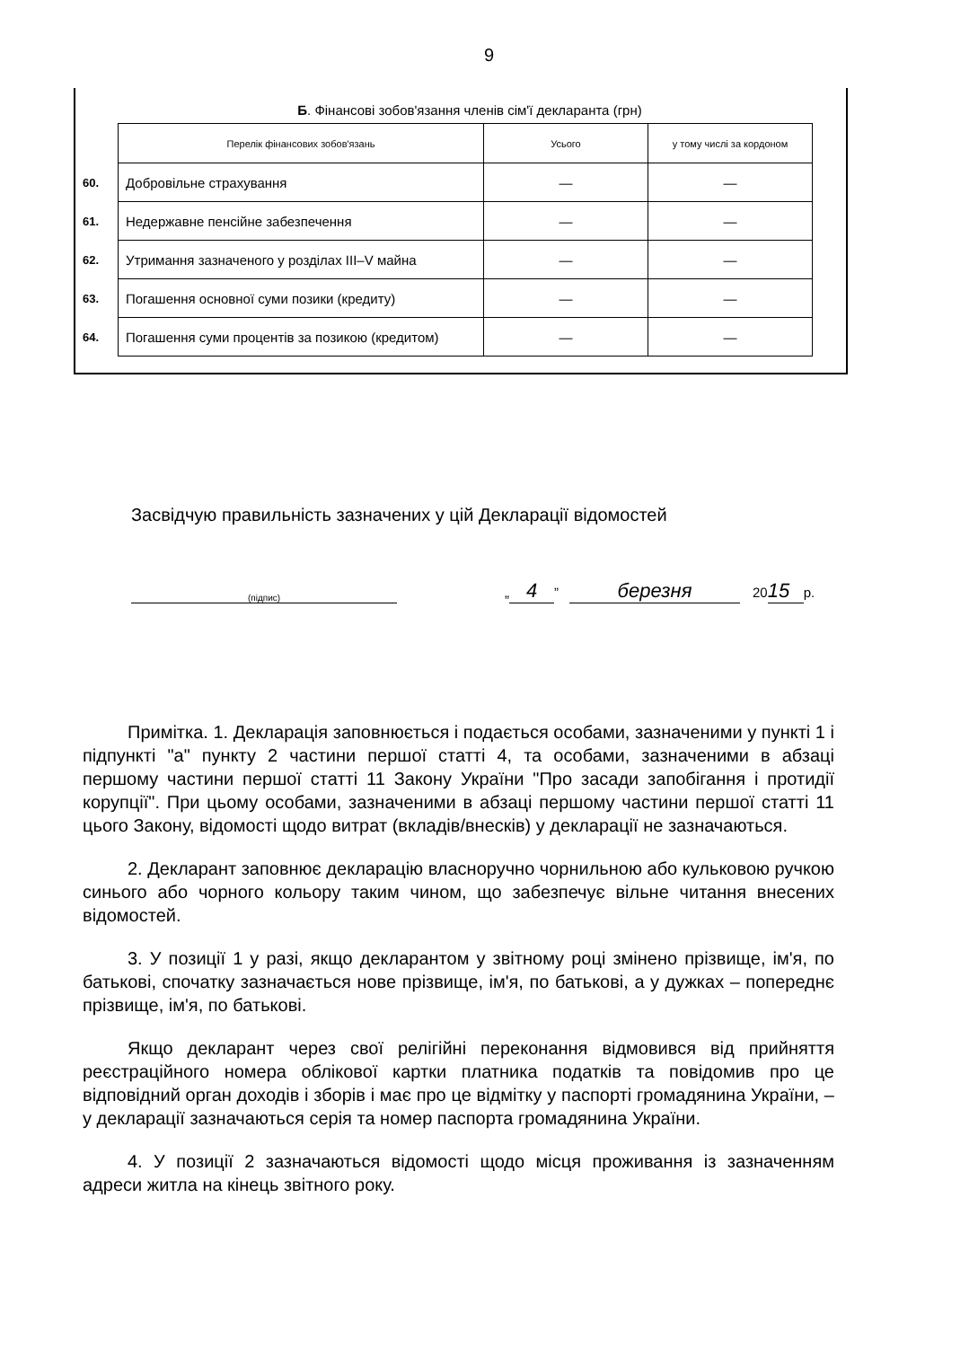9
Б. Фінансові зобов'язання членів сім'ї декларанта (грн)
| | Перелік фінансових зобов'язань | Усього | у тому числі за кордоном |
| 60. | Добровільне страхування | — | — |
| 61. | Недержавне пенсійне забезпечення | — | — |
| 62. | Утримання зазначеного у розділах III–V майна | — | — |
| 63. | Погашення основної суми позики (кредиту) | — | — |
| 64. | Погашення суми процентів за позикою (кредитом) | — | — |
Засвідчую правильність зазначених у цій Декларації відомостей
(підпис) „ 4” березня 20 15 р.
Примітка. 1. Декларація заповнюється і подається особами, зазначеними у пункті 1 і підпункті "а" пункту 2 частини першої статті 4, та особами, зазначеними в абзаці першому частини першої статті 11 Закону України "Про засади запобігання і протидії корупції". При цьому особами, зазначеними в абзаці першому частини першої статті 11 цього Закону, відомості щодо витрат (вкладів/внесків) у декларації не зазначаються.
2. Декларант заповнює декларацію власноручно чорнильною або кульковою ручкою синього або чорного кольору таким чином, що забезпечує вільне читання внесених відомостей.
3. У позиції 1 у разі, якщо декларантом у звітному році змінено прізвище, ім'я, по батькові, спочатку зазначається нове прізвище, ім'я, по батькові, а у дужках – попереднє прізвище, ім'я, по батькові.
Якщо декларант через свої релігійні переконання відмовився від прийняття реєстраційного номера облікової картки платника податків та повідомив про це відповідний орган доходів і зборів і має про це відмітку у паспорті громадянина України, – у декларації зазначаються серія та номер паспорта громадянина України.
4. У позиції 2 зазначаються відомості щодо місця проживання із зазначенням адреси житла на кінець звітного року.